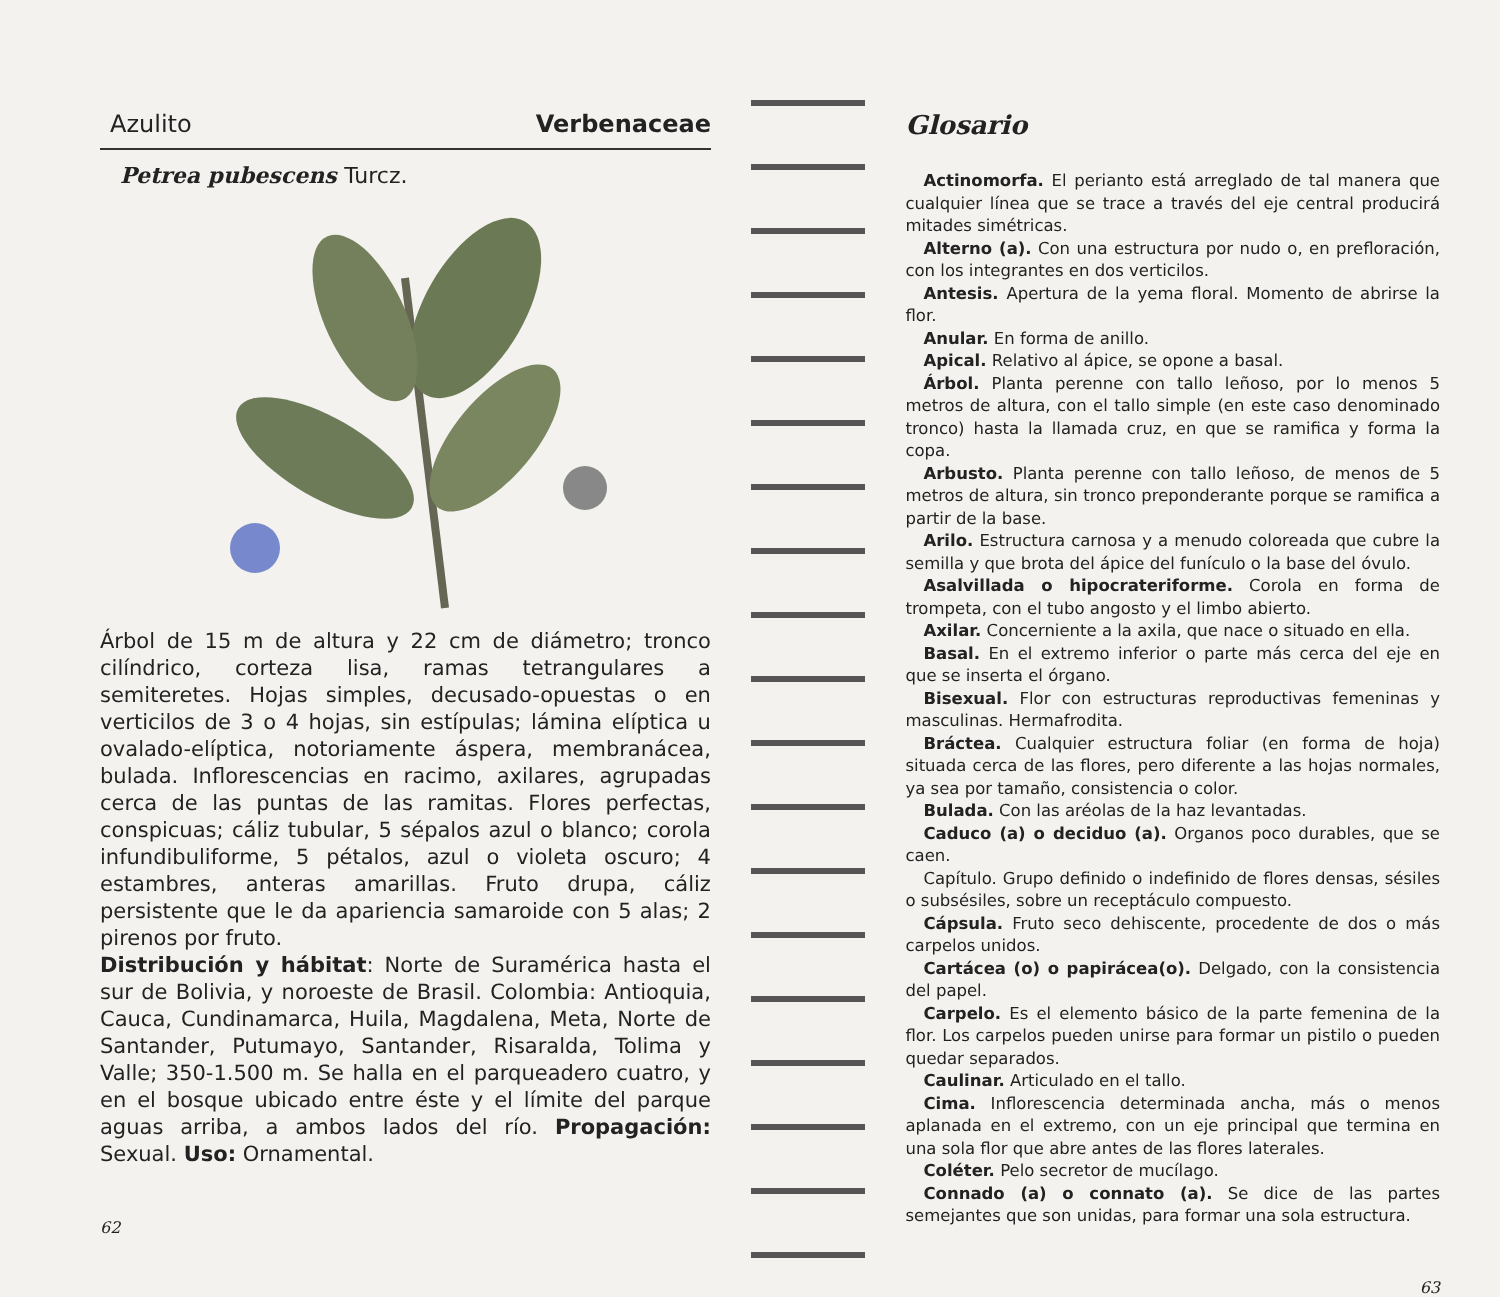Azulito Verbenaceae
Petrea pubescens Turcz.
Árbol de 15 m de altura y 22 cm de diámetro; tronco cilíndrico, corteza lisa, ramas tetrangulares a semiteretes. Hojas simples, decusado-opuestas o en verticilos de 3 o 4 hojas, sin estípulas; lámina elíptica u ovalado-elíptica, notoriamente áspera, membranácea, bulada. Inflorescencias en racimo, axilares, agrupadas cerca de las puntas de las ramitas. Flores perfectas, conspicuas; cáliz tubular, 5 sépalos azul o blanco; corola infundibuliforme, 5 pétalos, azul o violeta oscuro; 4 estambres, anteras amarillas. Fruto drupa, cáliz persistente que le da apariencia samaroide con 5 alas; 2 pirenos por fruto.
Distribución y hábitat: Norte de Suramérica hasta el sur de Bolivia, y noroeste de Brasil. Colombia: Antioquia, Cauca, Cundinamarca, Huila, Magdalena, Meta, Norte de Santander, Putumayo, Santander, Risaralda, Tolima y Valle; 350-1.500 m. Se halla en el parqueadero cuatro, y en el bosque ubicado entre éste y el límite del parque aguas arriba, a ambos lados del río. Propagación: Sexual. Uso: Ornamental.
62
Glosario
Actinomorfa. El perianto está arreglado de tal manera que cualquier línea que se trace a través del eje central producirá mitades simétricas.
Alterno (a). Con una estructura por nudo o, en prefloración, con los integrantes en dos verticilos.
Antesis. Apertura de la yema floral. Momento de abrirse la flor.
Anular. En forma de anillo.
Apical. Relativo al ápice, se opone a basal.
Árbol. Planta perenne con tallo leñoso, por lo menos 5 metros de altura, con el tallo simple (en este caso denominado tronco) hasta la llamada cruz, en que se ramifica y forma la copa.
Arbusto. Planta perenne con tallo leñoso, de menos de 5 metros de altura, sin tronco preponderante porque se ramifica a partir de la base.
Arilo. Estructura carnosa y a menudo coloreada que cubre la semilla y que brota del ápice del funículo o la base del óvulo.
Asalvillada o hipocrateriforme. Corola en forma de trompeta, con el tubo angosto y el limbo abierto.
Axilar. Concerniente a la axila, que nace o situado en ella.
Basal. En el extremo inferior o parte más cerca del eje en que se inserta el órgano.
Bisexual. Flor con estructuras reproductivas femeninas y masculinas. Hermafrodita.
Bráctea. Cualquier estructura foliar (en forma de hoja) situada cerca de las flores, pero diferente a las hojas normales, ya sea por tamaño, consistencia o color.
Bulada. Con las aréolas de la haz levantadas.
Caduco (a) o deciduo (a). Organos poco durables, que se caen.
Capítulo. Grupo definido o indefinido de flores densas, sésiles o subsésiles, sobre un receptáculo compuesto.
Cápsula. Fruto seco dehiscente, procedente de dos o más carpelos unidos.
Cartácea (o) o papirácea(o). Delgado, con la consistencia del papel.
Carpelo. Es el elemento básico de la parte femenina de la flor. Los carpelos pueden unirse para formar un pistilo o pueden quedar separados.
Caulinar. Articulado en el tallo.
Cima. Inflorescencia determinada ancha, más o menos aplanada en el extremo, con un eje principal que termina en una sola flor que abre antes de las flores laterales.
Coléter. Pelo secretor de mucílago.
Connado (a) o connato (a). Se dice de las partes semejantes que son unidas, para formar una sola estructura.
63